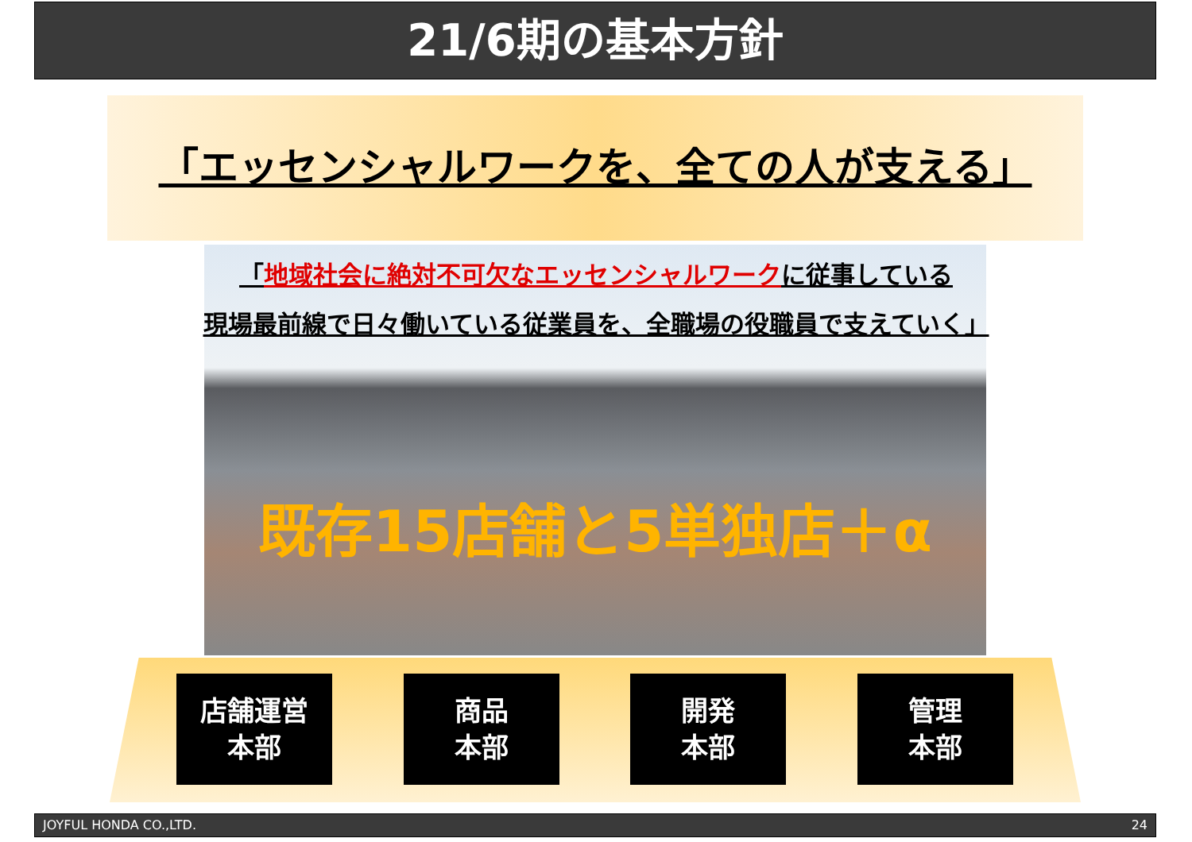21/6期の基本方針
「エッセンシャルワークを、全ての人が支える」
「地域社会に絶対不可欠なエッセンシャルワークに従事している
現場最前線で日々働いている従業員を、全職場の役職員で支えていく」
既存15店舗と5単独店＋α
店舗運営
本部
商品
本部
開発
本部
管理
本部
JOYFUL HONDA CO.,LTD. 24